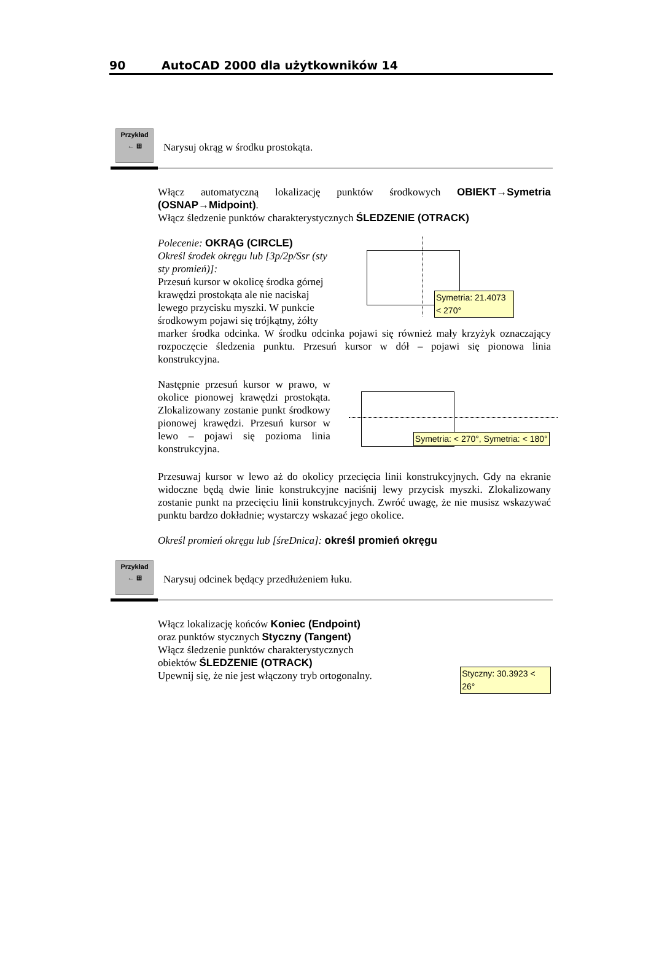90 AutoCAD 2000 dla użytkowników 14
Przykład
← ⊞
Narysuj okrąg w środku prostokąta.
Włącz automatyczną lokalizację punktów środkowych OBIEKT→Symetria (OSNAP→Midpoint).
Włącz śledzenie punktów charakterystycznych ŚLEDZENIE (OTRACK)
Polecenie: OKRĄG (CIRCLE)
Określ środek okręgu lub [3p/2p/Ssr (sty sty promień)]:
Przesuń kursor w okolicę środka górnej krawędzi prostokąta ale nie naciskaj lewego przycisku myszki. W punkcie środkowym pojawi się trójkątny, żółty
Symetria: 21.4073 < 270°
marker środka odcinka. W środku odcinka pojawi się również mały krzyżyk oznaczający rozpoczęcie śledzenia punktu. Przesuń kursor w dół – pojawi się pionowa linia konstrukcyjna.
Następnie przesuń kursor w prawo, w okolice pionowej krawędzi prostokąta. Zlokalizowany zostanie punkt środkowy pionowej krawędzi. Przesuń kursor w lewo – pojawi się pozioma linia konstrukcyjna.
Symetria: < 270°, Symetria: < 180°
Przesuwaj kursor w lewo aż do okolicy przecięcia linii konstrukcyjnych. Gdy na ekranie widoczne będą dwie linie konstrukcyjne naciśnij lewy przycisk myszki. Zlokalizowany zostanie punkt na przecięciu linii konstrukcyjnych. Zwróć uwagę, że nie musisz wskazywać punktu bardzo dokładnie; wystarczy wskazać jego okolice.
Określ promień okręgu lub [śreDnica]: określ promień okręgu
Przykład
← ⊞
Narysuj odcinek będący przedłużeniem łuku.
Włącz lokalizację końców Koniec (Endpoint)
oraz punktów stycznych Styczny (Tangent)
Włącz śledzenie punktów charakterystycznych obiektów ŚLEDZENIE (OTRACK)
Upewnij się, że nie jest włączony tryb ortogonalny.
Styczny: 30.3923 < 26°